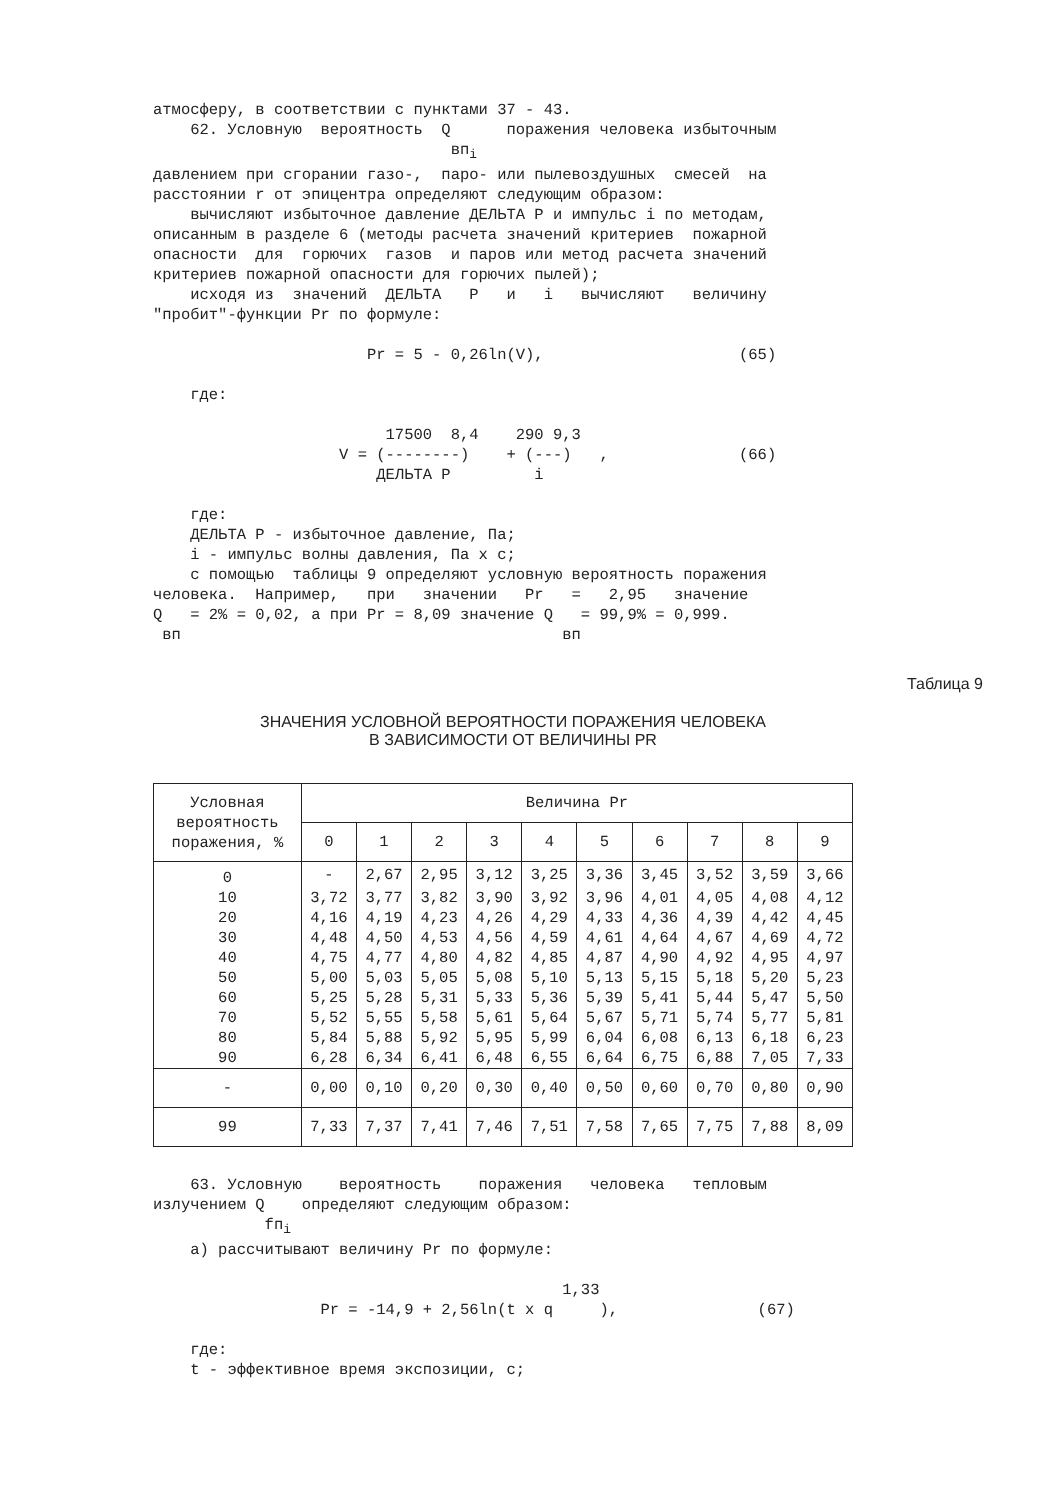атмосферу, в соответствии с пунктами 37 - 43.
    62. Условную  вероятность  Q      поражения человека избыточным
                                впi
давлением при сгорании газо-,  паро- или пылевоздушных  смесей  на
расстоянии r от эпицентра определяют следующим образом:
    вычисляют избыточное давление ДЕЛЬТА P и импульс i по методам,
описанным в разделе 6 (методы расчета значений критериев  пожарной
опасности  для  горючих  газов  и паров или метод расчета значений
критериев пожарной опасности для горючих пылей);
    исходя из  значений  ДЕЛЬТА   P   и   i   вычисляют   величину
"пробит"-функции Pr по формуле:

                       Pr = 5 - 0,26ln(V),                     (65)

    где:

                         17500  8,4    290 9,3
                    V = (--------)    + (---)   ,              (66)
                        ДЕЛЬТА P         i

    где:
    ДЕЛЬТА P - избыточное давление, Па;
    i - импульс волны давления, Па x с;
    с помощью  таблицы 9 определяют условную вероятность поражения
человека.  Например,   при   значении   Pr   =   2,95   значение
Q   = 2% = 0,02, а при Pr = 8,09 значение Q   = 99,9% = 0,999.
 вп                                         вп
Таблица 9
ЗНАЧЕНИЯ УСЛОВНОЙ ВЕРОЯТНОСТИ ПОРАЖЕНИЯ ЧЕЛОВЕКА
В ЗАВИСИМОСТИ ОТ ВЕЛИЧИНЫ PR
| Условная вероятность поражения, % | Величина Pr | | | | | | | | | |
| --- | --- | --- | --- | --- | --- | --- | --- | --- | --- | --- |
| | 0 | 1 | 2 | 3 | 4 | 5 | 6 | 7 | 8 | 9 |
| 0 | - | 2,67 | 2,95 | 3,12 | 3,25 | 3,36 | 3,45 | 3,52 | 3,59 | 3,66 |
| 10 | 3,72 | 3,77 | 3,82 | 3,90 | 3,92 | 3,96 | 4,01 | 4,05 | 4,08 | 4,12 |
| 20 | 4,16 | 4,19 | 4,23 | 4,26 | 4,29 | 4,33 | 4,36 | 4,39 | 4,42 | 4,45 |
| 30 | 4,48 | 4,50 | 4,53 | 4,56 | 4,59 | 4,61 | 4,64 | 4,67 | 4,69 | 4,72 |
| 40 | 4,75 | 4,77 | 4,80 | 4,82 | 4,85 | 4,87 | 4,90 | 4,92 | 4,95 | 4,97 |
| 50 | 5,00 | 5,03 | 5,05 | 5,08 | 5,10 | 5,13 | 5,15 | 5,18 | 5,20 | 5,23 |
| 60 | 5,25 | 5,28 | 5,31 | 5,33 | 5,36 | 5,39 | 5,41 | 5,44 | 5,47 | 5,50 |
| 70 | 5,52 | 5,55 | 5,58 | 5,61 | 5,64 | 5,67 | 5,71 | 5,74 | 5,77 | 5,81 |
| 80 | 5,84 | 5,88 | 5,92 | 5,95 | 5,99 | 6,04 | 6,08 | 6,13 | 6,18 | 6,23 |
| 90 | 6,28 | 6,34 | 6,41 | 6,48 | 6,55 | 6,64 | 6,75 | 6,88 | 7,05 | 7,33 |
| - | 0,00 | 0,10 | 0,20 | 0,30 | 0,40 | 0,50 | 0,60 | 0,70 | 0,80 | 0,90 |
| 99 | 7,33 | 7,37 | 7,41 | 7,46 | 7,51 | 7,58 | 7,65 | 7,75 | 7,88 | 8,09 |
    63. Условную    вероятность    поражения   человека   тепловым
излучением Q    определяют следующим образом:
            fпi
    а) рассчитывают величину Pr по формуле:

                                            1,33
                  Pr = -14,9 + 2,56ln(t x q     ),               (67)

    где:
    t - эффективное время экспозиции, с;